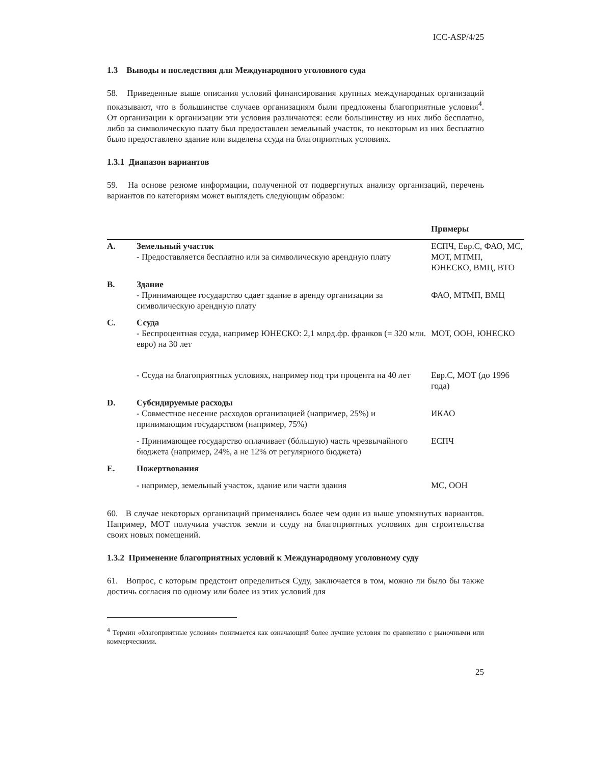ICC-ASP/4/25
1.3 Выводы и последствия для Международного уголовного суда
58. Приведенные выше описания условий финансирования крупных международных организаций показывают, что в большинстве случаев организациям были предложены благоприятные условия<sup>4</sup>. От организации к организации эти условия различаются: если большинству из них либо бесплатно, либо за символическую плату был предоставлен земельный участок, то некоторым из них бесплатно было предоставлено здание или выделена ссуда на благоприятных условиях.
1.3.1 Диапазон вариантов
59. На основе резюме информации, полученной от подвергнутых анализу организаций, перечень вариантов по категориям может выглядеть следующим образом:
| | | Примеры |
| --- | --- | --- |
| A. | Земельный участок - Предоставляется бесплатно или за символическую арендную плату | ЕСПЧ, Евр.С, ФАО, МС, МОТ, МТМП, ЮНЕСКО, ВМЦ, ВТО |
| B. | Здание - Принимающее государство сдает здание в аренду организации за символическую арендную плату | ФАО, МТМП, ВМЦ |
| C. | Ссуда - Беспроцентная ссуда, например ЮНЕСКО: 2,1 млрд.фр. франков (= 320 млн. евро) на 30 лет | МОТ, ООН, ЮНЕСКО |
| | - Ссуда на благоприятных условиях, например под три процента на 40 лет | Евр.С, МОТ (до 1996 года) |
| D. | Субсидируемые расходы - Совместное несение расходов организацией (например, 25%) и принимающим государством (например, 75%) | ИКАО |
| | - Принимающее государство оплачивает (бóльшую) часть чрезвычайного бюджета (например, 24%, а не 12% от регулярного бюджета) | ЕСПЧ |
| E. | Пожертвования | |
| | - например, земельный участок, здание или части здания | МС, ООН |
60. В случае некоторых организаций применялись более чем один из выше упомянутых вариантов. Например, МОТ получила участок земли и ссуду на благоприятных условиях для строительства своих новых помещений.
1.3.2 Применение благоприятных условий к Международному уголовному суду
61. Вопрос, с которым предстоит определиться Суду, заключается в том, можно ли было бы также достичь согласия по одному или более из этих условий для
<sup>4</sup> Термин «благоприятные условия» понимается как означающий более лучшие условия по сравнению с рыночными или коммерческими.
25